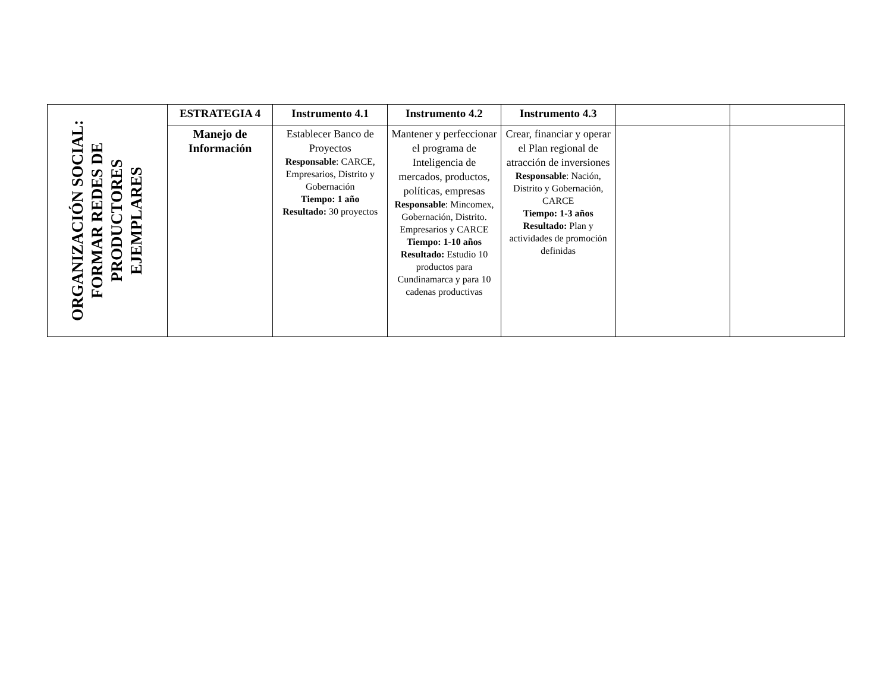| ORGANIZACIÓN SOCIAL: FORMAR REDES DE PRODUCTORES EJEMPLARES | ESTRATEGIA 4 | Instrumento 4.1 | Instrumento 4.2 | Instrumento 4.3 | | |
| | Manejo de Información | Establecer Banco de Proyectos Responsable : CARCE, Empresarios, Distrito y Gobernación Tiempo: 1 año Resultado: 30 proyectos | Mantener y perfeccionar el programa de Inteligencia de mercados, productos, políticas, empresas Responsable : Mincomex, Gobernación, Distrito. Empresarios y CARCE Tiempo: 1-10 años Resultado: Estudio 10 productos para Cundinamarca y para 10 cadenas productivas | Crear, financiar y operar el Plan regional de atracción de inversiones Responsable : Nación, Distrito y Gobernación, CARCE Tiempo: 1-3 años Resultado: Plan y actividades de promoción definidas | | |